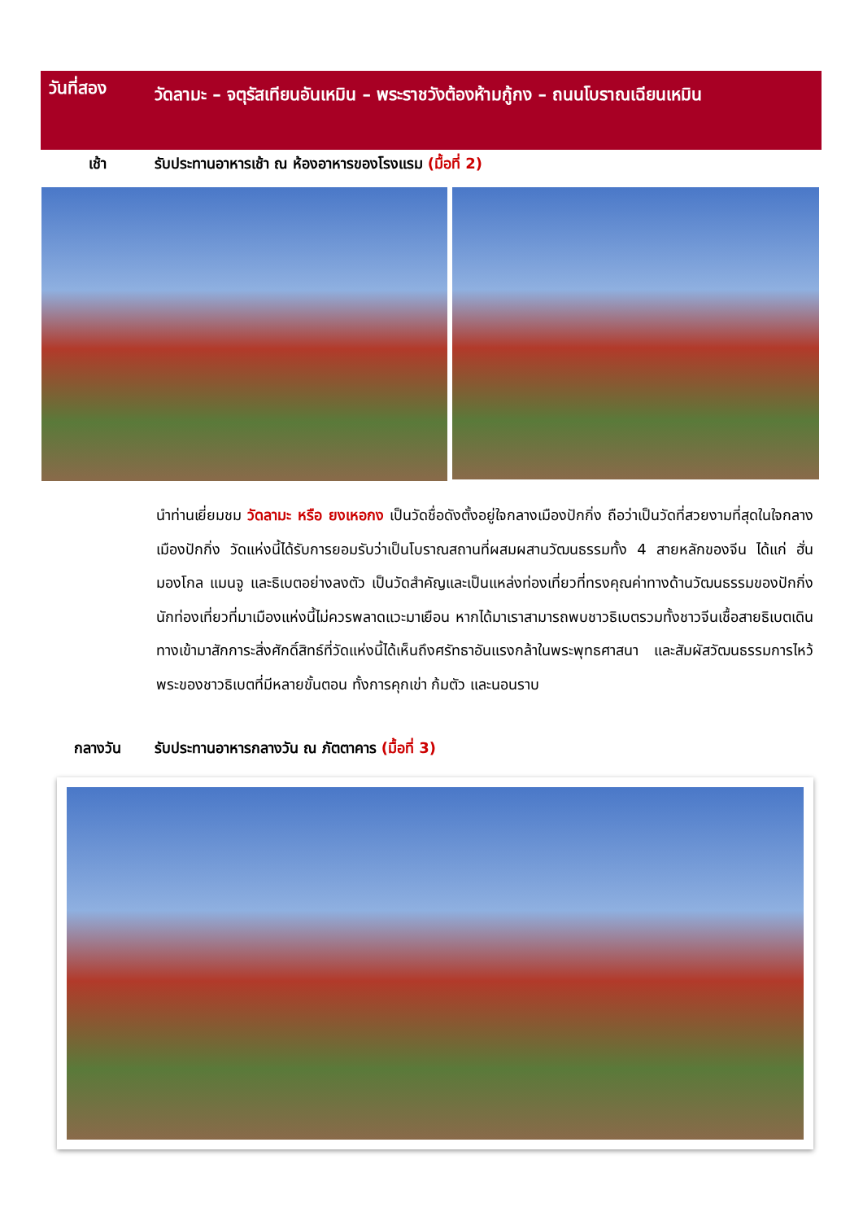วันที่สอง
วัดลามะ – จตุรัสเทียนอันเหมิน – พระราชวังต้องห้ามกู้กง – ถนนโบราณเฉียนเหมิน
เช้า รับประทานอาหารเช้า ณ ห้องอาหารของโรงแรม (มื้อที่ 2)
นำท่านเยี่ยมชม วัดลามะ หรือ ยงเหอกง เป็นวัดชื่อดังตั้งอยู่ใจกลางเมืองปักกิ่ง ถือว่าเป็นวัดที่สวยงามที่สุดในใจกลางเมืองปักกิ่ง วัดแห่งนี้ได้รับการยอมรับว่าเป็นโบราณสถานที่ผสมผสานวัฒนธรรมทั้ง 4 สายหลักของจีน ได้แก่ ฮั่น มองโกล แมนจู และธิเบตอย่างลงตัว เป็นวัดสำคัญและเป็นแหล่งท่องเที่ยวที่ทรงคุณค่าทางด้านวัฒนธรรมของปักกิ่ง นักท่องเที่ยวที่มาเมืองแห่งนี้ไม่ควรพลาดแวะมาเยือน หากได้มาเราสามารถพบชาวธิเบตรวมทั้งชาวจีนเชื้อสายธิเบตเดินทางเข้ามาสักการะสิ่งศักดิ์สิทธ์ที่วัดแห่งนี้ได้เห็นถึงศรัทธาอันแรงกล้าในพระพุทธศาสนา และสัมผัสวัฒนธรรมการไหว้พระของชาวธิเบตที่มีหลายขั้นตอน ทั้งการคุกเข่า ก้มตัว และนอนราบ
กลางวัน รับประทานอาหารกลางวัน ณ ภัตตาคาร (มื้อที่ 3)